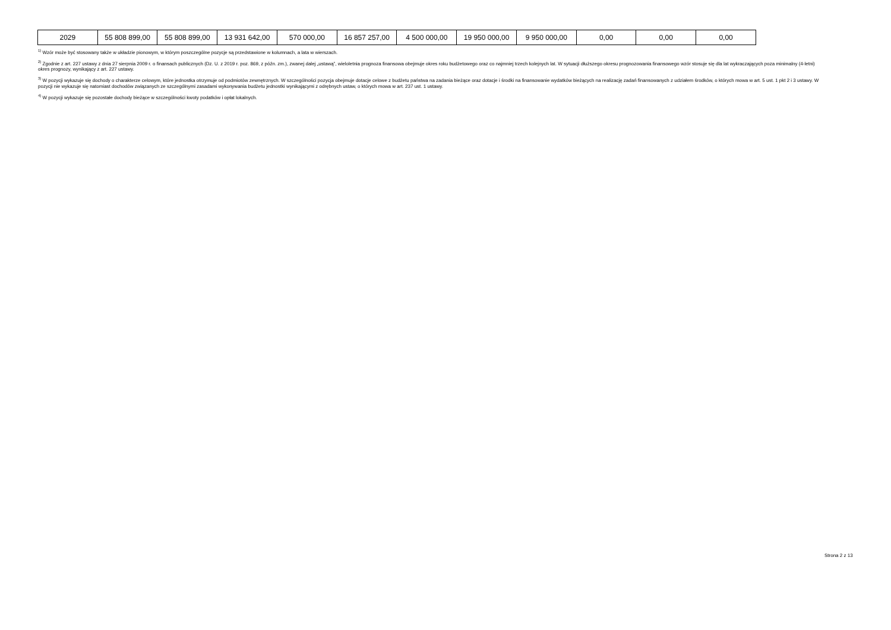| 2029 | 55 808 899,00 | 55 808 899,00 | 13 931 642,00 | 570 000,00 | 16 857 257,00 | 4 500 000,00 | 19 950 000,00 | 9 950 000,00 | 0,00 | 0,00 | 0,00 |
<sup>1)</sup> Wzór może być stosowany także w układzie pionowym, w którym poszczególne pozycje są przedstawione w kolumnach, a lata w wierszach.
<sup>2)</sup> Zgodnie z art. 227 ustawy z dnia 27 sierpnia 2009 r. o finansach publicznych (Dz. U. z 2019 r. poz. 869, z późn. zm.), zwanej dalej „ustawą”, wieloletnia prognoza finansowa obejmuje okres roku budżetowego oraz co najmniej trzech kolejnych lat. W sytuacji dłuższego okresu prognozowania finansowego wzór stosuje się dla lat wykraczających poza minimalny (4-letni) okres prognozy, wynikający z art. 227 ustawy.
<sup>3)</sup> W pozycji wykazuje się dochody o charakterze celowym, które jednostka otrzymuje od podmiotów zewnętrznych. W szczególności pozycja obejmuje dotacje celowe z budżetu państwa na zadania bieżące oraz dotacje i środki na finansowanie wydatków bieżących na realizację zadań finansowanych z udziałem środków, o których mowa w art. 5 ust. 1 pkt 2 i 3 ustawy. W pozycji nie wykazuje się natomiast dochodów związanych ze szczególnymi zasadami wykonywania budżetu jednostki wynikającymi z odrębnych ustaw, o których mowa w art. 237 ust. 1 ustawy.
<sup>4)</sup> W pozycji wykazuje się pozostałe dochody bieżące w szczególności kwoty podatków i opłat lokalnych.
Strona 2 z 13